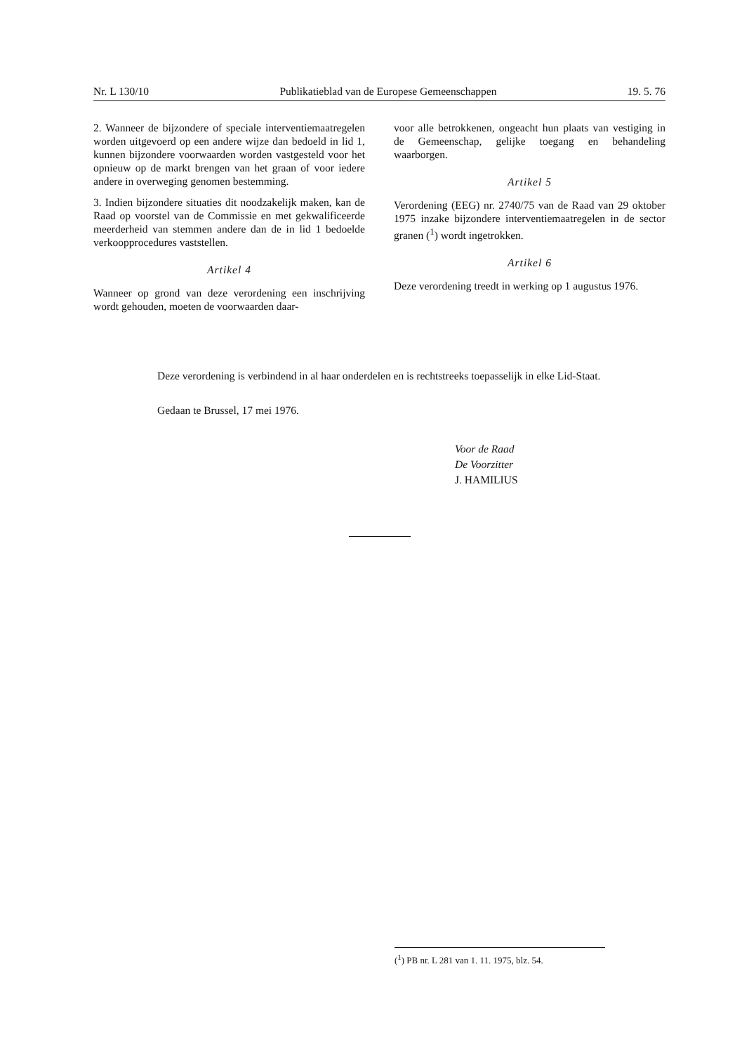Nr. L 130/10 Publikatieblad van de Europese Gemeenschappen 19. 5. 76
2. Wanneer de bijzondere of speciale interventiemaatregelen worden uitgevoerd op een andere wijze dan bedoeld in lid 1, kunnen bijzondere voorwaarden worden vastgesteld voor het opnieuw op de markt brengen van het graan of voor iedere andere in overweging genomen bestemming.
3. Indien bijzondere situaties dit noodzakelijk maken, kan de Raad op voorstel van de Commissie en met gekwalificeerde meerderheid van stemmen andere dan de in lid 1 bedoelde verkoopprocedures vaststellen.
Artikel 4
Wanneer op grond van deze verordening een inschrijving wordt gehouden, moeten de voorwaarden daar-
voor alle betrokkenen, ongeacht hun plaats van vestiging in de Gemeenschap, gelijke toegang en behandeling waarborgen.
Artikel 5
Verordening (EEG) nr. 2740/75 van de Raad van 29 oktober 1975 inzake bijzondere interventiemaatregelen in de sector granen (<sup>1</sup>) wordt ingetrokken.
Artikel 6
Deze verordening treedt in werking op 1 augustus 1976.
Deze verordening is verbindend in al haar onderdelen en is rechtstreeks toepasselijk in elke Lid-Staat.
Gedaan te Brussel, 17 mei 1976.
Voor de Raad
De Voorzitter
J. HAMILIUS
(<sup>1</sup>) PB nr. L 281 van 1. 11. 1975, blz. 54.